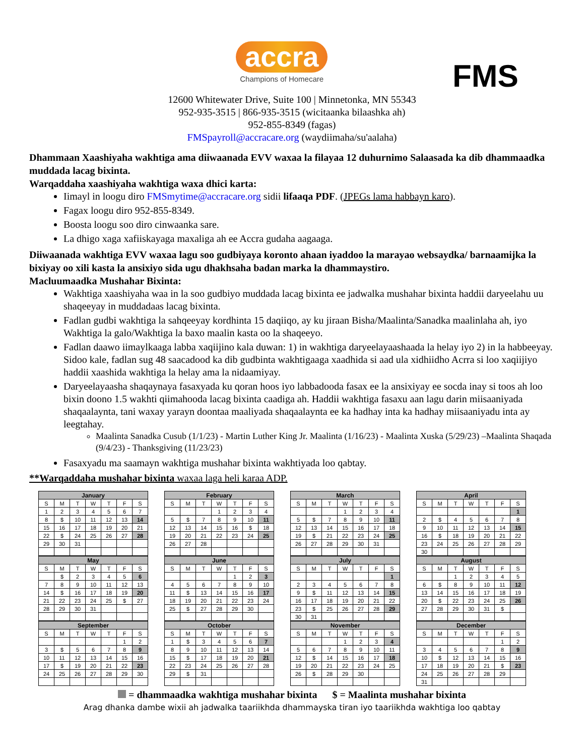accra
Champions of Homecare
FMS
12600 Whitewater Drive, Suite 100 | Minnetonka, MN 55343
952-935-3515 | 866-935-3515 (wicitaanka bilaashka ah)
952-855-8349 (fagas)
FMSpayroll@accracare.org (waydiimaha/su'aalaha)
Dhammaan Xaashiyaha wakhtiga ama diiwaanada EVV waxaa la filayaa 12 duhurnimo Salaasada ka dib dhammaadka muddada lacag bixinta.
Warqaddaha xaashiyaha wakhtiga waxa dhici karta:
Iimayl in loogu diro FMSmytime@accracare.org sidii lifaaqa PDF. (JPEGs lama habbayn karo).
Fagax loogu diro 952-855-8349.
Boosta loogu soo diro cinwaanka sare.
La dhigo xaga xafiiskayaga maxaliga ah ee Accra gudaha aagaaga.
Diiwaanada wakhtiga EVV waxaa lagu soo gudbiyaya koronto ahaan iyaddoo la marayao websaydka/ barnaamijka la bixiyay oo xili kasta la ansixiyo sida ugu dhakhsaha badan marka la dhammaystiro.
Macluumaadka Mushahar Bixinta:
Wakhtiga xaashiyaha waa in la soo gudbiyo muddada lacag bixinta ee jadwalka mushahar bixinta haddii daryeelahu uu shaqeeyay in muddadaas lacag bixinta.
Fadlan gudbi wakhtiga la sahqeeyay kordhinta 15 daqiiqo, ay ku jiraan Bisha/Maalinta/Sanadka maalinlaha ah, iyo Wakhtiga la galo/Wakhtiga la baxo maalin kasta oo la shaqeeyo.
Fadlan daawo iimaylkaaga labba xaqiijino kala duwan: 1) in wakhtiga daryeelayaashaada la helay iyo 2) in la habbeeyay. Sidoo kale, fadlan sug 48 saacadood ka dib gudbinta wakhtigaaga xaadhida si aad ula xidhiidho Acrra si loo xaqiijiyo haddii xaashida wakhtiga la helay ama la nidaamiyay.
Daryeelayaasha shaqaynaya fasaxyada ku qoran hoos iyo labbadooda fasax ee la ansixiyay ee socda inay si toos ah loo bixin doono 1.5 wakhti qiimahooda lacag bixinta caadiga ah. Haddii wakhtiga fasaxu aan lagu darin miisaaniyada shaqaalaynta, tani waxay yarayn doontaa maaliyada shaqaalaynta ee ka hadhay inta ka hadhay miisaaniyadu inta ay leegtahay.
Maalinta Sanadka Cusub (1/1/23) - Martin Luther King Jr. Maalinta (1/16/23) - Maalinta Xuska (5/29/23) –Maalinta Shaqada (9/4/23) - Thanksgiving (11/23/23)
Fasaxyadu ma saamayn wakhtiga mushahar bixinta wakhtiyada loo qabtay.
**Warqaddaha mushahar bixinta waxaa laga heli karaa ADP.
| January | | | | | | |
| --- | --- | --- | --- | --- | --- | --- |
| S | M | T | W | T | F | S |
| 1 | 2 | 3 | 4 | 5 | 6 | 7 |
| 8 | $ | 10 | 11 | 12 | 13 | 14 |
| 15 | 16 | 17 | 18 | 19 | 20 | 21 |
| 22 | $ | 24 | 25 | 26 | 27 | 28 |
| 29 | 30 | 31 | | | | |
| February | | | | | | |
| --- | --- | --- | --- | --- | --- | --- |
| S | M | T | W | T | F | S |
| | | | 1 | 2 | 3 | 4 |
| 5 | $ | 7 | 8 | 9 | 10 | 11 |
| 12 | 13 | 14 | 15 | 16 | $ | 18 |
| 19 | 20 | 21 | 22 | 23 | 24 | 25 |
| 26 | 27 | 28 | | | | |
| March | | | | | | |
| --- | --- | --- | --- | --- | --- | --- |
| S | M | T | W | T | F | S |
| | | | 1 | 2 | 3 | 4 |
| 5 | $ | 7 | 8 | 9 | 10 | 11 |
| 12 | 13 | 14 | 15 | 16 | 17 | 18 |
| 19 | $ | 21 | 22 | 23 | 24 | 25 |
| 26 | 27 | 28 | 29 | 30 | 31 | |
| April | | | | | | |
| --- | --- | --- | --- | --- | --- | --- |
| S | M | T | W | T | F | S |
| | | | | | | 1 |
| 2 | $ | 4 | 5 | 6 | 7 | 8 |
| 9 | 10 | 11 | 12 | 13 | 14 | 15 |
| 16 | $ | 18 | 19 | 20 | 21 | 22 |
| 23 | 24 | 25 | 26 | 27 | 28 | 29 |
| 30 | | | | | | |
| May | | | | | | |
| --- | --- | --- | --- | --- | --- | --- |
| S | M | T | W | T | F | S |
| | $ | 2 | 3 | 4 | 5 | 6 |
| 7 | 8 | 9 | 10 | 11 | 12 | 13 |
| 14 | $ | 16 | 17 | 18 | 19 | 20 |
| 21 | 22 | 23 | 24 | 25 | $ | 27 |
| 28 | 29 | 30 | 31 | | | |
| June | | | | | | |
| --- | --- | --- | --- | --- | --- | --- |
| S | M | T | W | T | F | S |
| | | | | 1 | 2 | 3 |
| 4 | 5 | 6 | 7 | 8 | 9 | 10 |
| 11 | $ | 13 | 14 | 15 | 16 | 17 |
| 18 | 19 | 20 | 21 | 22 | 23 | 24 |
| 25 | $ | 27 | 28 | 29 | 30 | |
| July | | | | | | |
| --- | --- | --- | --- | --- | --- | --- |
| S | M | T | W | T | F | S |
| | | | | | | 1 |
| 2 | 3 | 4 | 5 | 6 | 7 | 8 |
| 9 | $ | 11 | 12 | 13 | 14 | 15 |
| 16 | 17 | 18 | 19 | 20 | 21 | 22 |
| 23 | $ | 25 | 26 | 27 | 28 | 29 |
| 30 | 31 | | | | | |
| August | | | | | | |
| --- | --- | --- | --- | --- | --- | --- |
| S | M | T | W | T | F | S |
| | | 1 | 2 | 3 | 4 | 5 |
| 6 | $ | 8 | 9 | 10 | 11 | 12 |
| 13 | 14 | 15 | 16 | 17 | 18 | 19 |
| 20 | $ | 22 | 23 | 24 | 25 | 26 |
| 27 | 28 | 29 | 30 | 31 | $ | |
| September | | | | | | |
| --- | --- | --- | --- | --- | --- | --- |
| S | M | T | W | T | F | S |
| | | | | | 1 | 2 |
| 3 | $ | 5 | 6 | 7 | 8 | 9 |
| 10 | 11 | 12 | 13 | 14 | 15 | 16 |
| 17 | $ | 19 | 20 | 21 | 22 | 23 |
| 24 | 25 | 26 | 27 | 28 | 29 | 30 |
| October | | | | | | |
| --- | --- | --- | --- | --- | --- | --- |
| S | M | T | W | T | F | S |
| 1 | $ | 3 | 4 | 5 | 6 | 7 |
| 8 | 9 | 10 | 11 | 12 | 13 | 14 |
| 15 | $ | 17 | 18 | 19 | 20 | 21 |
| 22 | 23 | 24 | 25 | 26 | 27 | 28 |
| 29 | $ | 31 | | | | |
| November | | | | | | |
| --- | --- | --- | --- | --- | --- | --- |
| S | M | T | W | T | F | S |
| | | | 1 | 2 | 3 | 4 |
| 5 | 6 | 7 | 8 | 9 | 10 | 11 |
| 12 | $ | 14 | 15 | 16 | 17 | 18 |
| 19 | 20 | 21 | 22 | 23 | 24 | 25 |
| 26 | $ | 28 | 29 | 30 | | |
| December | | | | | | |
| --- | --- | --- | --- | --- | --- | --- |
| S | M | T | W | T | F | S |
| | | | | | 1 | 2 |
| 3 | 4 | 5 | 6 | 7 | 8 | 9 |
| 10 | $ | 12 | 13 | 14 | 15 | 16 |
| 17 | 18 | 19 | 20 | 21 | $ | 23 |
| 24 | 25 | 26 | 27 | 28 | 29 | |
| 31 | | | | | | |
= dhammaadka wakhtiga mushahar bixinta $ = Maalinta mushahar bixinta
Arag dhanka dambe wixii ah jadwalka taariikhda dhammayska tiran iyo taariikhda wakhtiga loo qabtay